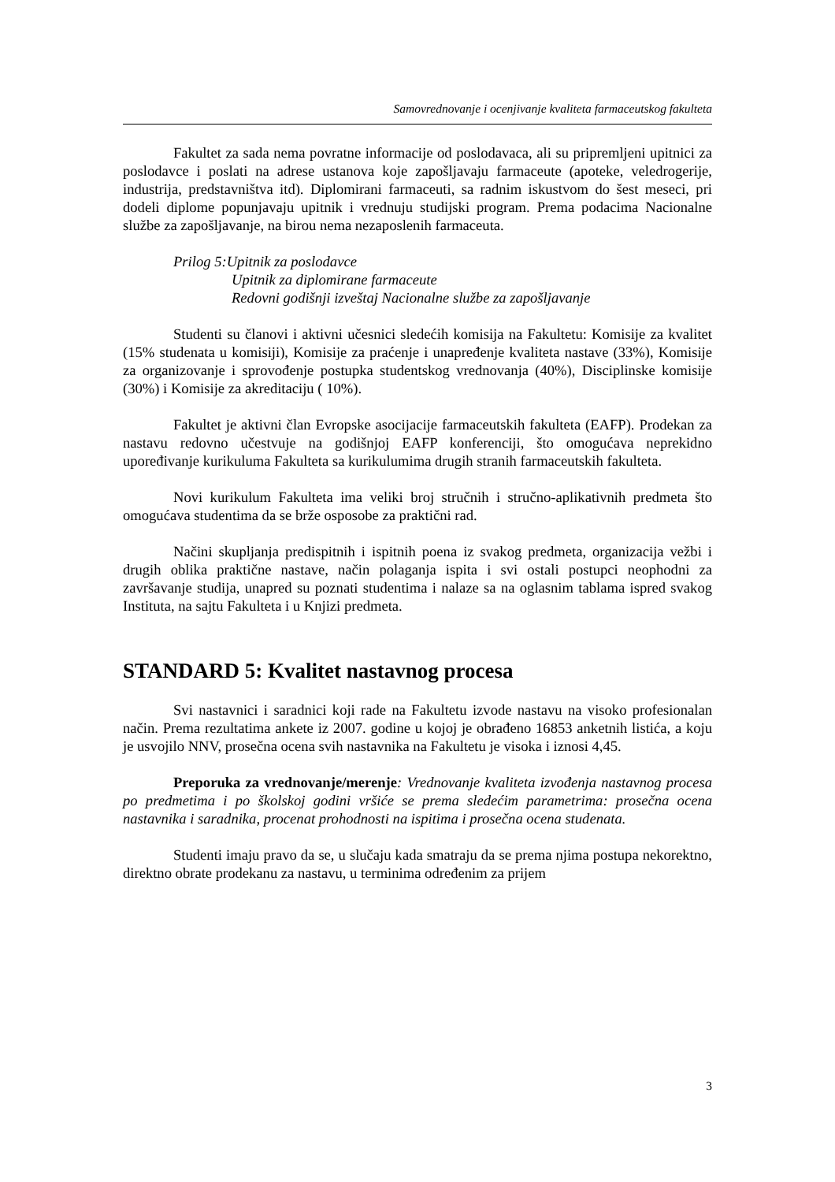Samovrednovanje i ocenjivanje kvaliteta farmaceutskog fakulteta
Fakultet za sada nema povratne informacije od poslodavaca, ali su pripremljeni upitnici za poslodavce i poslati na adrese ustanova koje zapošljavaju farmaceute (apoteke, veledrogerije, industrija, predstavništva itd). Diplomirani farmaceuti, sa radnim iskustvom do šest meseci, pri dodeli diplome popunjavaju upitnik i vrednuju studijski program. Prema podacima Nacionalne službe za zapošljavanje, na birou nema nezaposlenih farmaceuta.
Prilog 5:Upitnik za poslodavce
Upitnik za diplomirane farmaceute
Redovni godišnji izveštaj Nacionalne službe za zapošljavanje
Studenti su članovi i aktivni učesnici sledećih komisija na Fakultetu: Komisije za kvalitet (15% studenata u komisiji), Komisije za praćenje i unapređenje kvaliteta nastave (33%), Komisije za organizovanje i sprovođenje postupka studentskog vrednovanja (40%), Disciplinske komisije (30%) i Komisije za akreditaciju ( 10%).
Fakultet je aktivni član Evropske asocijacije farmaceutskih fakulteta (EAFP). Prodekan za nastavu redovno učestvuje na godišnjoj EAFP konferenciji, što omogućava neprekidno upoređivanje kurikuluma Fakulteta sa kurikulumima drugih stranih farmaceutskih fakulteta.
Novi kurikulum Fakulteta ima veliki broj stručnih i stručno-aplikativnih predmeta što omogućava studentima da se brže osposobe za praktični rad.
Načini skupljanja predispitnih i ispitnih poena iz svakog predmeta, organizacija vežbi i drugih oblika praktične nastave, način polaganja ispita i svi ostali postupci neophodni za završavanje studija, unapred su poznati studentima i nalaze sa na oglasnim tablama ispred svakog Instituta, na sajtu Fakulteta i u Knjizi predmeta.
STANDARD 5: Kvalitet nastavnog procesa
Svi nastavnici i saradnici koji rade na Fakultetu izvode nastavu na visoko profesionalan način. Prema rezultatima ankete iz 2007. godine u kojoj je obrađeno 16853 anketnih listića, a koju je usvojilo NNV, prosečna ocena svih nastavnika na Fakultetu je visoka i iznosi 4,45.
Preporuka za vrednovanje/merenje: Vrednovanje kvaliteta izvođenja nastavnog procesa po predmetima i po školskoj godini vršiće se prema sledećim parametrima: prosečna ocena nastavnika i saradnika, procenat prohodnosti na ispitima i prosečna ocena studenata.
Studenti imaju pravo da se, u slučaju kada smatraju da se prema njima postupa nekorektno, direktno obrate prodekanu za nastavu, u terminima određenim za prijem
3